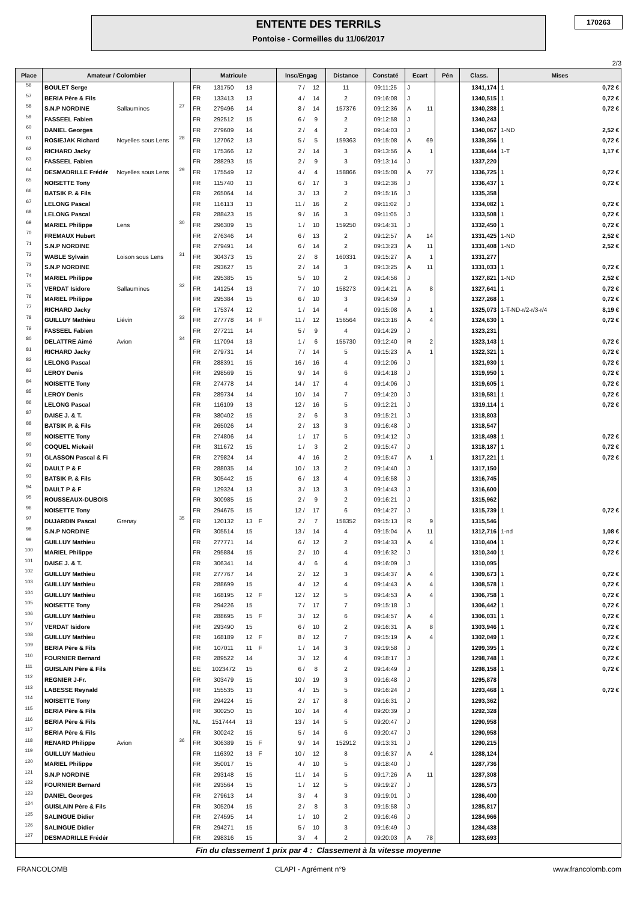ENTENTE DES TERRILS
Pontoise - Cormeilles du 11/06/2017
170263
2/3
| Place | Amateur / Colombier | | | Matricule | | | | Insc/Engag | | Distance | Constaté | Ecart | | Pén | Class. | Mises | |
| --- | --- | --- | --- | --- | --- | --- | --- | --- | --- | --- | --- | --- | --- | --- | --- | --- | --- |
| 56 | BOULET Serge | | | FR | 131750 | 13 | | 7 / | 12 | 11 | 09:11:25 | J | | | 1341,174 | 1 | 0,72 € |
| 57 | BERIA Père & Fils | | | FR | 133413 | 13 | | 4 / | 14 | 2 | 09:16:08 | J | | | 1340,515 | 1 | 0,72 € |
| 58 | S.N.P NORDINE | Sallaumines | 27 | FR | 279496 | 14 | | 8 / | 14 | 157376 | 09:12:36 | A | 11 | | 1340,288 | 1 | 0,72 € |
| 59 | FASSEEL Fabien | | | FR | 292512 | 15 | | 6 / | 9 | 2 | 09:12:58 | J | | | 1340,243 | | |
| 60 | DANIEL Georges | | | FR | 279609 | 14 | | 2 / | 4 | 2 | 09:14:03 | J | | | 1340,067 | 1-ND | 2,52 € |
| 61 | ROSIEJAK Richard | Noyelles sous Lens | 28 | FR | 127062 | 13 | | 5 / | 5 | 159363 | 09:15:08 | A | 69 | | 1339,356 | 1 | 0,72 € |
| 62 | RICHARD Jacky | | | FR | 175366 | 12 | | 2 / | 14 | 3 | 09:13:56 | A | 1 | | 1338,444 | 1-T | 1,17 € |
| 63 | FASSEEL Fabien | | | FR | 288293 | 15 | | 2 / | 9 | 3 | 09:13:14 | J | | | 1337,220 | | |
| 64 | DESMADRILLE Frédér | Noyelles sous Lens | 29 | FR | 175549 | 12 | | 4 / | 4 | 158866 | 09:15:08 | A | 77 | | 1336,725 | 1 | 0,72 € |
| 65 | NOISETTE Tony | | | FR | 115740 | 13 | | 6 / | 17 | 3 | 09:12:36 | J | | | 1336,437 | 1 | 0,72 € |
| 66 | BATSIK P. & Fils | | | FR | 265064 | 14 | | 3 / | 13 | 2 | 09:15:16 | J | | | 1335,358 | | |
| 67 | LELONG Pascal | | | FR | 116113 | 13 | | 11 / | 16 | 2 | 09:11:02 | J | | | 1334,082 | 1 | 0,72 € |
| 68 | LELONG Pascal | | | FR | 288423 | 15 | | 9 / | 16 | 3 | 09:11:05 | J | | | 1333,508 | 1 | 0,72 € |
| 69 | MARIEL Philippe | Lens | 30 | FR | 296309 | 15 | | 1 / | 10 | 159250 | 09:14:31 | J | | | 1332,450 | 1 | 0,72 € |
| 70 | FREMAUX Hubert | | | FR | 276346 | 14 | | 6 / | 13 | 2 | 09:12:57 | A | 14 | | 1331,425 | 1-ND | 2,52 € |
| 71 | S.N.P NORDINE | | | FR | 279491 | 14 | | 6 / | 14 | 2 | 09:13:23 | A | 11 | | 1331,408 | 1-ND | 2,52 € |
| 72 | WABLE Sylvain | Loison sous Lens | 31 | FR | 304373 | 15 | | 2 / | 8 | 160331 | 09:15:27 | A | 1 | | 1331,277 | | |
| 73 | S.N.P NORDINE | | | FR | 293627 | 15 | | 2 / | 14 | 3 | 09:13:25 | A | 11 | | 1331,033 | 1 | 0,72 € |
| 74 | MARIEL Philippe | | | FR | 295385 | 15 | | 5 / | 10 | 2 | 09:14:56 | J | | | 1327,821 | 1-ND | 2,52 € |
| 75 | VERDAT Isidore | Sallaumines | 32 | FR | 141254 | 13 | | 7 / | 10 | 158273 | 09:14:21 | A | 8 | | 1327,641 | 1 | 0,72 € |
| 76 | MARIEL Philippe | | | FR | 295384 | 15 | | 6 / | 10 | 3 | 09:14:59 | J | | | 1327,268 | 1 | 0,72 € |
| 77 | RICHARD Jacky | | | FR | 175374 | 12 | | 1 / | 14 | 4 | 09:15:08 | A | 1 | | 1325,073 | 1-T-ND-r/2-r/3-r/4 | 8,19 € |
| 78 | GUILLUY Mathieu | Liévin | 33 | FR | 277778 | 14 | F | 11 / | 12 | 156564 | 09:13:16 | A | 4 | | 1324,630 | 1 | 0,72 € |
| 79 | FASSEEL Fabien | | | FR | 277211 | 14 | | 5 / | 9 | 4 | 09:14:29 | J | | | 1323,231 | | |
| 80 | DELATTRE Aimé | Avion | 34 | FR | 117094 | 13 | | 1 / | 6 | 155730 | 09:12:40 | R | 2 | | 1323,143 | 1 | 0,72 € |
| 81 | RICHARD Jacky | | | FR | 279731 | 14 | | 7 / | 14 | 5 | 09:15:23 | A | 1 | | 1322,321 | 1 | 0,72 € |
| 82 | LELONG Pascal | | | FR | 288391 | 15 | | 16 / | 16 | 4 | 09:12:06 | J | | | 1321,930 | 1 | 0,72 € |
| 83 | LEROY Denis | | | FR | 298569 | 15 | | 9 / | 14 | 6 | 09:14:18 | J | | | 1319,950 | 1 | 0,72 € |
| 84 | NOISETTE Tony | | | FR | 274778 | 14 | | 14 / | 17 | 4 | 09:14:06 | J | | | 1319,605 | 1 | 0,72 € |
| 85 | LEROY Denis | | | FR | 289734 | 14 | | 10 / | 14 | 7 | 09:14:20 | J | | | 1319,581 | 1 | 0,72 € |
| 86 | LELONG Pascal | | | FR | 116109 | 13 | | 12 / | 16 | 5 | 09:12:21 | J | | | 1319,114 | 1 | 0,72 € |
| 87 | DAISE J. & T. | | | FR | 380402 | 15 | | 2 / | 6 | 3 | 09:15:21 | J | | | 1318,803 | | |
| 88 | BATSIK P. & Fils | | | FR | 265026 | 14 | | 2 / | 13 | 3 | 09:16:48 | J | | | 1318,547 | | |
| 89 | NOISETTE Tony | | | FR | 274806 | 14 | | 1 / | 17 | 5 | 09:14:12 | J | | | 1318,498 | 1 | 0,72 € |
| 90 | COQUEL Mickaël | | | FR | 311672 | 15 | | 1 / | 3 | 2 | 09:15:47 | J | | | 1318,187 | 1 | 0,72 € |
| 91 | GLASSON Pascal & Fi | | | FR | 279824 | 14 | | 4 / | 16 | 2 | 09:15:47 | A | 1 | | 1317,221 | 1 | 0,72 € |
| 92 | DAULT P & F | | | FR | 288035 | 14 | | 10 / | 13 | 2 | 09:14:40 | J | | | 1317,150 | | |
| 93 | BATSIK P. & Fils | | | FR | 305442 | 15 | | 6 / | 13 | 4 | 09:16:58 | J | | | 1316,745 | | |
| 94 | DAULT P & F | | | FR | 129324 | 13 | | 3 / | 13 | 3 | 09:14:43 | J | | | 1316,600 | | |
| 95 | ROUSSEAUX-DUBOIS | | | FR | 300985 | 15 | | 2 / | 9 | 2 | 09:16:21 | J | | | 1315,962 | | |
| 96 | NOISETTE Tony | | | FR | 294675 | 15 | | 12 / | 17 | 6 | 09:14:27 | J | | | 1315,739 | 1 | 0,72 € |
| 97 | DUJARDIN Pascal | Grenay | 35 | FR | 120132 | 13 | F | 2 / | 7 | 158352 | 09:15:13 | R | 9 | | 1315,546 | | |
| 98 | S.N.P NORDINE | | | FR | 305514 | 15 | | 13 / | 14 | 4 | 09:15:04 | A | 11 | | 1312,716 | 1-nd | 1,08 € |
| 99 | GUILLUY Mathieu | | | FR | 277771 | 14 | | 6 / | 12 | 2 | 09:14:33 | A | 4 | | 1310,404 | 1 | 0,72 € |
| 100 | MARIEL Philippe | | | FR | 295884 | 15 | | 2 / | 10 | 4 | 09:16:32 | J | | | 1310,340 | 1 | 0,72 € |
| 101 | DAISE J. & T. | | | FR | 306341 | 14 | | 4 / | 6 | 4 | 09:16:09 | J | | | 1310,095 | | |
| 102 | GUILLUY Mathieu | | | FR | 277767 | 14 | | 2 / | 12 | 3 | 09:14:37 | A | 4 | | 1309,673 | 1 | 0,72 € |
| 103 | GUILLUY Mathieu | | | FR | 288699 | 15 | | 4 / | 12 | 4 | 09:14:43 | A | 4 | | 1308,578 | 1 | 0,72 € |
| 104 | GUILLUY Mathieu | | | FR | 168195 | 12 | F | 12 / | 12 | 5 | 09:14:53 | A | 4 | | 1306,758 | 1 | 0,72 € |
| 105 | NOISETTE Tony | | | FR | 294226 | 15 | | 7 / | 17 | 7 | 09:15:18 | J | | | 1306,442 | 1 | 0,72 € |
| 106 | GUILLUY Mathieu | | | FR | 288695 | 15 | F | 3 / | 12 | 6 | 09:14:57 | A | 4 | | 1306,031 | 1 | 0,72 € |
| 107 | VERDAT Isidore | | | FR | 293490 | 15 | | 6 / | 10 | 2 | 09:16:31 | A | 8 | | 1303,946 | 1 | 0,72 € |
| 108 | GUILLUY Mathieu | | | FR | 168189 | 12 | F | 8 / | 12 | 7 | 09:15:19 | A | 4 | | 1302,049 | 1 | 0,72 € |
| 109 | BERIA Père & Fils | | | FR | 107011 | 11 | F | 1 / | 14 | 3 | 09:19:58 | J | | | 1299,395 | 1 | 0,72 € |
| 110 | FOURNIER Bernard | | | FR | 289522 | 14 | | 3 / | 12 | 4 | 09:18:17 | J | | | 1298,748 | 1 | 0,72 € |
| 111 | GUISLAIN Père & Fils | | | BE | 1023472 | 15 | | 6 / | 8 | 2 | 09:14:49 | J | | | 1298,158 | 1 | 0,72 € |
| 112 | REGNIER J-Fr. | | | FR | 303479 | 15 | | 10 / | 19 | 3 | 09:16:48 | J | | | 1295,878 | | |
| 113 | LABESSE Reynald | | | FR | 155535 | 13 | | 4 / | 15 | 5 | 09:16:24 | J | | | 1293,468 | 1 | 0,72 € |
| 114 | NOISETTE Tony | | | FR | 294224 | 15 | | 2 / | 17 | 8 | 09:16:31 | J | | | 1293,362 | | |
| 115 | BERIA Père & Fils | | | FR | 300250 | 15 | | 10 / | 14 | 4 | 09:20:39 | J | | | 1292,328 | | |
| 116 | BERIA Père & Fils | | | NL | 1517444 | 13 | | 13 / | 14 | 5 | 09:20:47 | J | | | 1290,958 | | |
| 117 | BERIA Père & Fils | | | FR | 300242 | 15 | | 5 / | 14 | 6 | 09:20:47 | J | | | 1290,958 | | |
| 118 | RENARD Philippe | Avion | 36 | FR | 306389 | 15 | F | 9 / | 14 | 152912 | 09:13:31 | J | | | 1290,215 | | |
| 119 | GUILLUY Mathieu | | | FR | 116392 | 13 | F | 10 / | 12 | 8 | 09:16:37 | A | 4 | | 1288,124 | | |
| 120 | MARIEL Philippe | | | FR | 350017 | 15 | | 4 / | 10 | 5 | 09:18:40 | J | | | 1287,736 | | |
| 121 | S.N.P NORDINE | | | FR | 293148 | 15 | | 11 / | 14 | 5 | 09:17:26 | A | 11 | | 1287,308 | | |
| 122 | FOURNIER Bernard | | | FR | 293564 | 15 | | 1 / | 12 | 5 | 09:19:27 | J | | | 1286,573 | | |
| 123 | DANIEL Georges | | | FR | 279613 | 14 | | 3 / | 4 | 3 | 09:19:01 | J | | | 1286,400 | | |
| 124 | GUISLAIN Père & Fils | | | FR | 305204 | 15 | | 2 / | 8 | 3 | 09:15:58 | J | | | 1285,817 | | |
| 125 | SALINGUE Didier | | | FR | 274595 | 14 | | 1 / | 10 | 2 | 09:16:46 | J | | | 1284,966 | | |
| 126 | SALINGUE Didier | | | FR | 294271 | 15 | | 5 / | 10 | 3 | 09:16:49 | J | | | 1284,438 | | |
| 127 | DESMADRILLE Frédér | | | FR | 298316 | 15 | | 3 / | 4 | 2 | 09:20:03 | A | 78 | | 1283,693 | | |
| Fin du classement 1 prix par 4 : Classement à la vitesse moyenne | | | | | | | | | | | | | | | | | |
FRANCOLOMB CLAPI - Agrément n°9 www.francolomb.com